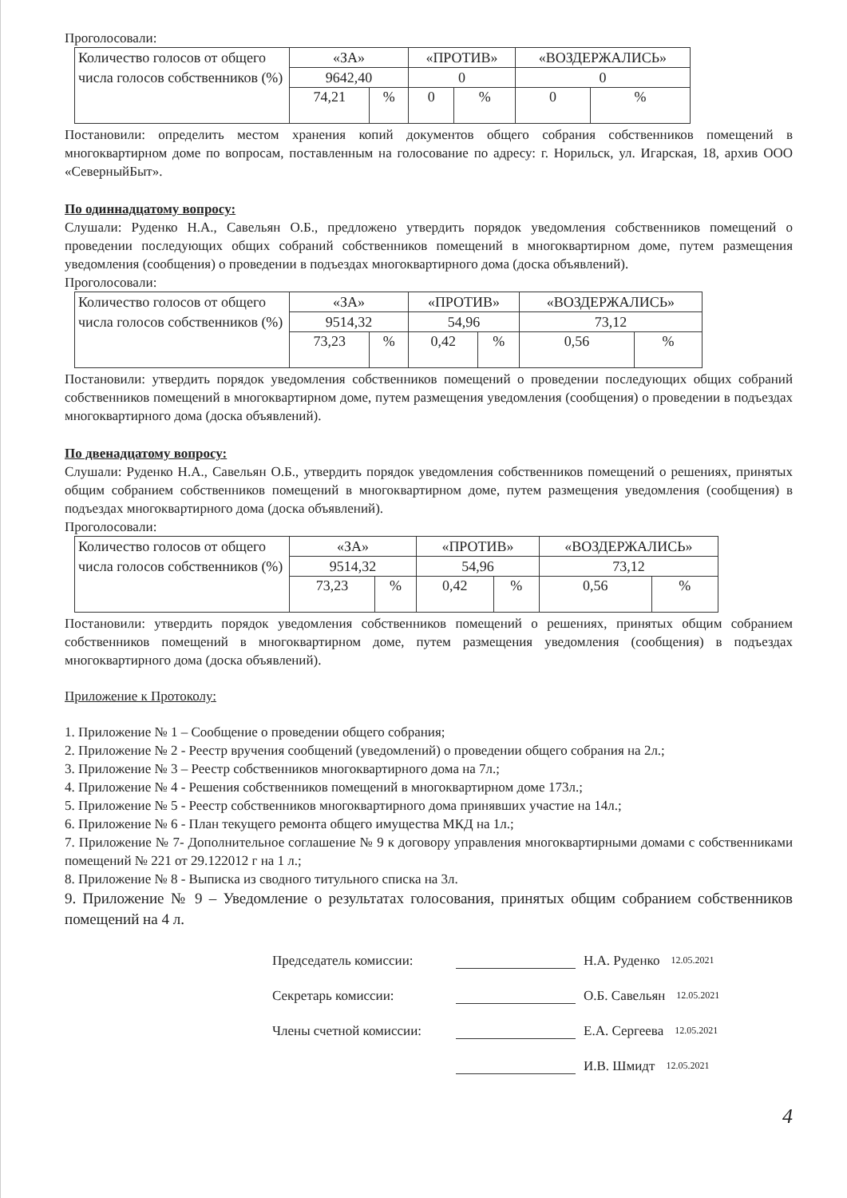Проголосовали:
| Количество голосов от общего числа голосов собственников (%) | «ЗА» | | «ПРОТИВ» | | «ВОЗДЕРЖАЛИСЬ» | |
| | 9642,40 | | 0 | | 0 | |
| | 74,21 | % | 0 | % | 0 | % |
Постановили: определить местом хранения копий документов общего собрания собственников помещений в многоквартирном доме по вопросам, поставленным на голосование по адресу: г. Норильск, ул. Игарская, 18, архив ООО «СеверныйБыт».
По одиннадцатому вопросу:
Слушали: Руденко Н.А., Савельян О.Б., предложено утвердить порядок уведомления собственников помещений о проведении последующих общих собраний собственников помещений в многоквартирном доме, путем размещения уведомления (сообщения) о проведении в подъездах многоквартирного дома (доска объявлений).
Проголосовали:
| Количество голосов от общего числа голосов собственников (%) | «ЗА» | | «ПРОТИВ» | | «ВОЗДЕРЖАЛИСЬ» | |
| | 9514,32 | | 54,96 | | 73,12 | |
| | 73,23 | % | 0,42 | % | 0,56 | % |
Постановили: утвердить порядок уведомления собственников помещений о проведении последующих общих собраний собственников помещений в многоквартирном доме, путем размещения уведомления (сообщения) о проведении в подъездах многоквартирного дома (доска объявлений).
По двенадцатому вопросу:
Слушали: Руденко Н.А., Савельян О.Б., утвердить порядок уведомления собственников помещений о решениях, принятых общим собранием собственников помещений в многоквартирном доме, путем размещения уведомления (сообщения) в подъездах многоквартирного дома (доска объявлений).
Проголосовали:
| Количество голосов от общего числа голосов собственников (%) | «ЗА» | | «ПРОТИВ» | | «ВОЗДЕРЖАЛИСЬ» | |
| | 9514,32 | | 54,96 | | 73,12 | |
| | 73,23 | % | 0,42 | % | 0,56 | % |
Постановили: утвердить порядок уведомления собственников помещений о решениях, принятых общим собранием собственников помещений в многоквартирном доме, путем размещения уведомления (сообщения) в подъездах многоквартирного дома (доска объявлений).
Приложение к Протоколу:
1. Приложение № 1 – Сообщение о проведении общего собрания;
2. Приложение № 2 - Реестр вручения сообщений (уведомлений) о проведении общего собрания на 2л.;
3. Приложение № 3 – Реестр собственников многоквартирного дома на 7л.;
4. Приложение № 4 - Решения собственников помещений в многоквартирном доме 173л.;
5. Приложение № 5 - Реестр собственников многоквартирного дома принявших участие на 14л.;
6. Приложение № 6 - План текущего ремонта общего имущества МКД на 1л.;
7. Приложение № 7- Дополнительное соглашение № 9 к договору управления многоквартирными домами с собственниками помещений № 221 от 29.122012 г на 1 л.;
8. Приложение № 8 - Выписка из сводного титульного списка на 3л.
9. Приложение № 9 – Уведомление о результатах голосования, принятых общим собранием собственников помещений на 4 л.
Председатель комиссии: Н.А. Руденко 12.05.2021
Секретарь комиссии: О.Б. Савельян 12.05.2021
Члены счетной комиссии: Е.А. Сергеева 12.05.2021
И.В. Шмидт 12.05.2021
4